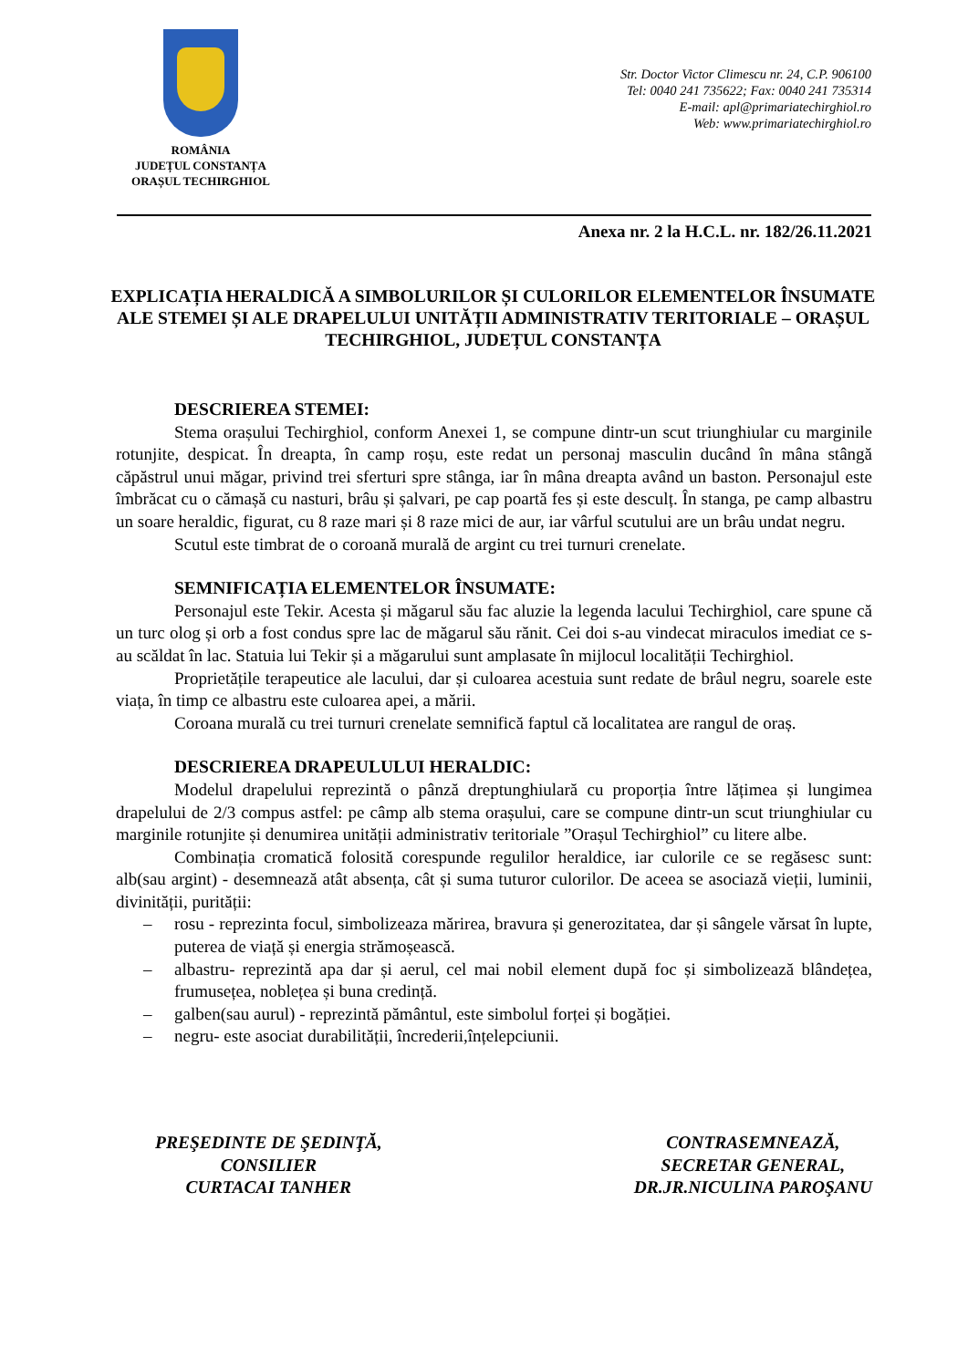ROMÂNIA
JUDEȚUL CONSTANȚA
ORAȘUL TECHIRGHIOL
Str. Doctor Victor Climescu nr. 24, C.P. 906100
Tel: 0040 241 735622; Fax: 0040 241 735314
E-mail: apl@primariatechirghiol.ro
Web: www.primariatechirghiol.ro
Anexa nr. 2 la H.C.L. nr. 182/26.11.2021
EXPLICAȚIA HERALDICĂ A SIMBOLURILOR ȘI CULORILOR ELEMENTELOR ÎNSUMATE ALE STEMEI ȘI ALE DRAPELULUI UNITĂȚII ADMINISTRATIV TERITORIALE – ORAȘUL TECHIRGHIOL, JUDEȚUL CONSTANȚA
DESCRIEREA STEMEI:
Stema orașului Techirghiol, conform Anexei 1, se compune dintr-un scut triunghiular cu marginile rotunjite, despicat. În dreapta, în camp roșu, este redat un personaj masculin ducând în mâna stângă căpăstrul unui măgar, privind trei sferturi spre stânga, iar în mâna dreapta având un baston. Personajul este îmbrăcat cu o cămașă cu nasturi, brâu și șalvari, pe cap poartă fes și este desculț. În stanga, pe camp albastru un soare heraldic, figurat, cu 8 raze mari și 8 raze mici de aur, iar vârful scutului are un brâu undat negru.
Scutul este timbrat de o coroană murală de argint cu trei turnuri crenelate.
SEMNIFICAȚIA ELEMENTELOR ÎNSUMATE:
Personajul este Tekir. Acesta și măgarul său fac aluzie la legenda lacului Techirghiol, care spune că un turc olog și orb a fost condus spre lac de măgarul său rănit. Cei doi s-au vindecat miraculos imediat ce s-au scăldat în lac. Statuia lui Tekir și a măgarului sunt amplasate în mijlocul localității Techirghiol.
Proprietățile terapeutice ale lacului, dar și culoarea acestuia sunt redate de brâul negru, soarele este viața, în timp ce albastru este culoarea apei, a mării.
Coroana murală cu trei turnuri crenelate semnifică faptul că localitatea are rangul de oraș.
DESCRIEREA DRAPEULULUI HERALDIC:
Modelul drapelului reprezintă o pânză dreptunghiulară cu proporția între lățimea și lungimea drapelului de 2/3 compus astfel: pe câmp alb stema orașului, care se compune dintr-un scut triunghiular cu marginile rotunjite și denumirea unității administrativ teritoriale ”Orașul Techirghiol” cu litere albe.
Combinația cromatică folosită corespunde regulilor heraldice, iar culorile ce se regăsesc sunt: alb(sau argint) - desemnează atât absența, cât și suma tuturor culorilor. De aceea se asociază vieții, luminii, divinității, purității:
– rosu - reprezinta focul, simbolizeaza mărirea, bravura și generozitatea, dar și sângele vărsat în lupte, puterea de viață și energia strămoșească.
– albastru- reprezintă apa dar și aerul, cel mai nobil element după foc și simbolizează blândețea, frumusețea, noblețea și buna credință.
– galben(sau aurul) - reprezintă pământul, este simbolul forței și bogăției.
– negru- este asociat durabilității, încrederii,înțelepciunii.
PREŞEDINTE DE ŞEDINŢĂ,
CONSILIER
CURTACAI TANHER
CONTRASEMNEAZĂ,
SECRETAR GENERAL,
DR.JR.NICULINA PAROŞANU